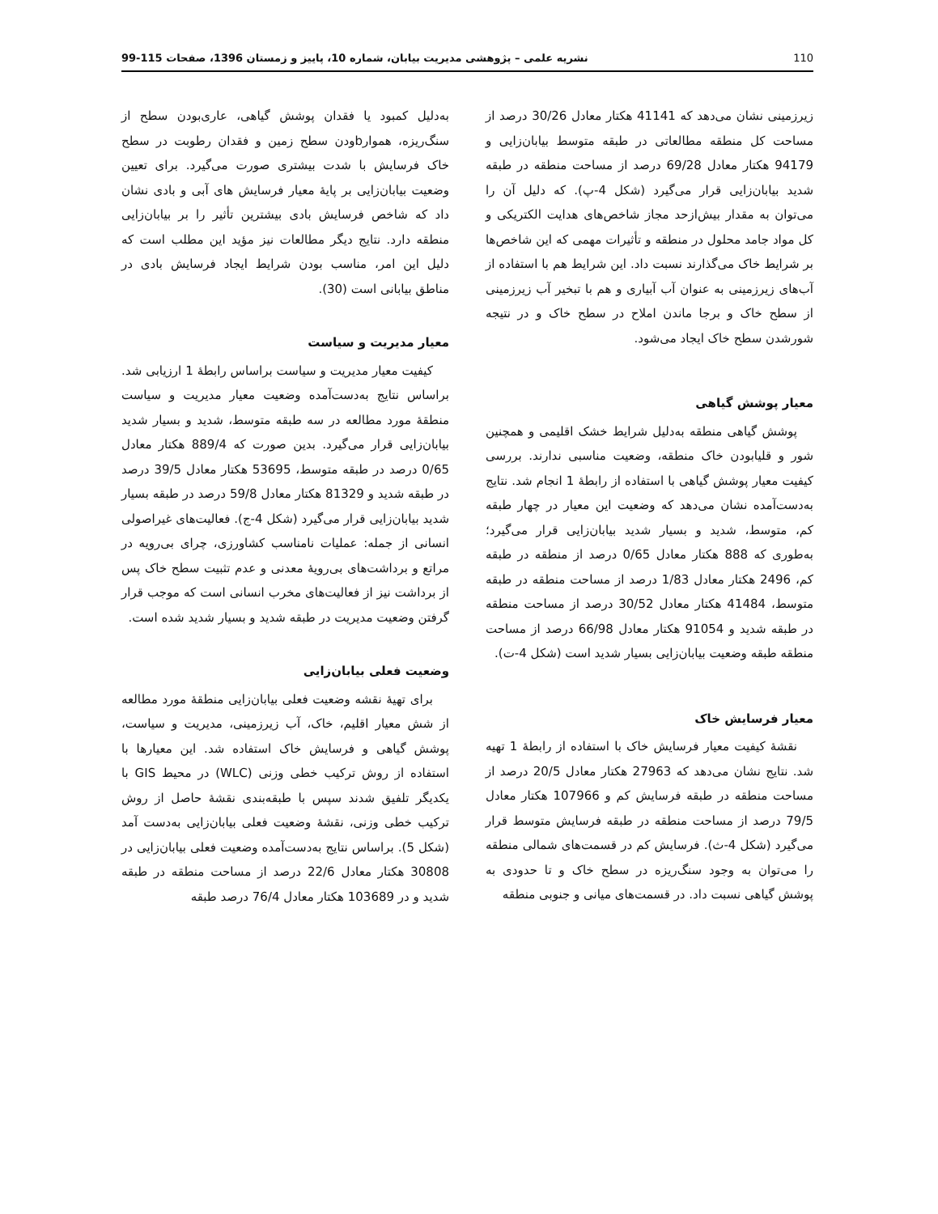110 نشریه علمی – پژوهشی مدیریت بیابان، شماره 10، پاییز و زمستان 1396، صفحات 115-99
زیرزمینی نشان می‌دهد که 41141 هکتار معادل 30/26 درصد از مساحت کل منطقه مطالعاتی در طبقه متوسط بیابان‌زایی و 94179 هکتار معادل 69/28 درصد از مساحت منطقه در طبقه شدید بیابان‌زایی قرار می‌گیرد (شکل 4-پ). که دلیل آن را می‌توان به مقدار بیش‌ازحد مجاز شاخص‌های هدایت الکتریکی و کل مواد جامد محلول در منطقه و تأثیرات مهمی که این شاخص‌ها بر شرایط خاک می‌گذارند نسبت داد. این شرایط هم با استفاده از آب‌های زیرزمینی به عنوان آب آبیاری و هم با تبخیر آب زیرزمینی از سطح خاک و برجا ماندن املاح در سطح خاک و در نتیجه شورشدن سطح خاک ایجاد می‌شود.
معیار پوشش گیاهی
پوشش گیاهی منطقه به‌دلیل شرایط خشک اقلیمی و همچنین شور و قلیابودن خاک منطقه، وضعیت مناسبی ندارند. بررسی کیفیت معیار پوشش گیاهی با استفاده از رابطهٔ 1 انجام شد. نتایج به‌دست‌آمده نشان می‌دهد که وضعیت این معیار در چهار طبقه کم، متوسط، شدید و بسیار شدید بیابان‌زایی قرار می‌گیرد؛ به‌طوری که 888 هکتار معادل 0/65 درصد از منطقه در طبقه کم، 2496 هکتار معادل 1/83 درصد از مساحت منطقه در طبقه متوسط، 41484 هکتار معادل 30/52 درصد از مساحت منطقه در طبقه شدید و 91054 هکتار معادل 66/98 درصد از مساحت منطقه طبقه وضعیت بیابان‌زایی بسیار شدید است (شکل 4-ت).
معیار فرسایش خاک
نقشهٔ کیفیت معیار فرسایش خاک با استفاده از رابطهٔ 1 تهیه شد. نتایج نشان می‌دهد که 27963 هکتار معادل 20/5 درصد از مساحت منطقه در طبقه فرسایش کم و 107966 هکتار معادل 79/5 درصد از مساحت منطقه در طبقه فرسایش متوسط قرار می‌گیرد (شکل 4-ث). فرسایش کم در قسمت‌های شمالی منطقه را می‌توان به وجود سنگ‌ریزه در سطح خاک و تا حدودی به پوشش گیاهی نسبت داد. در قسمت‌های میانی و جنوبی منطقه
به‌دلیل کمبود یا فقدان پوشش گیاهی، عاری‌بودن سطح از سنگ‌ریزه، هموارbودن سطح زمین و فقدان رطوبت در سطح خاک فرسایش با شدت بیشتری صورت می‌گیرد. برای تعیین وضعیت بیابان‌زایی بر پایهٔ معیار فرسایش های آبی و بادی نشان داد که شاخص فرسایش بادی بیشترین تأثیر را بر بیابان‌زایی منطقه دارد. نتایج دیگر مطالعات نیز مؤید این مطلب است که دلیل این امر، مناسب بودن شرایط ایجاد فرسایش بادی در مناطق بیابانی است (30).
معیار مدیریت و سیاست
کیفیت معیار مدیریت و سیاست براساس رابطهٔ 1 ارزیابی شد. براساس نتایج به‌دست‌آمده وضعیت معیار مدیریت و سیاست منطقهٔ مورد مطالعه در سه طبقه متوسط، شدید و بسیار شدید بیابان‌زایی قرار می‌گیرد. بدین صورت که 889/4 هکتار معادل 0/65 درصد در طبقه متوسط، 53695 هکتار معادل 39/5 درصد در طبقه شدید و 81329 هکتار معادل 59/8 درصد در طبقه بسیار شدید بیابان‌زایی قرار می‌گیرد (شکل 4-ج). فعالیت‌های غیراصولی انسانی از جمله: عملیات نامناسب کشاورزی، چرای بی‌رویه در مراتع و برداشت‌های بی‌رویهٔ معدنی و عدم تثبیت سطح خاک پس از برداشت نیز از فعالیت‌های مخرب انسانی است که موجب قرار گرفتن وضعیت مدیریت در طبقه شدید و بسیار شدید شده است.
وضعیت فعلی بیابان‌زایی
برای تهیهٔ نقشه وضعیت فعلی بیابان‌زایی منطقهٔ مورد مطالعه از شش معیار اقلیم، خاک، آب زیرزمینی، مدیریت و سیاست، پوشش گیاهی و فرسایش خاک استفاده شد. این معیارها با استفاده از روش ترکیب خطی وزنی (WLC) در محیط GIS با یکدیگر تلفیق شدند سپس با طبقه‌بندی نقشهٔ حاصل از روش ترکیب خطی وزنی، نقشهٔ وضعیت فعلی بیابان‌زایی به‌دست آمد (شکل 5). براساس نتایج به‌دست‌آمده وضعیت فعلی بیابان‌زایی در 30808 هکتار معادل 22/6 درصد از مساحت منطقه در طبقه شدید و در 103689 هکتار معادل 76/4 درصد طبقه